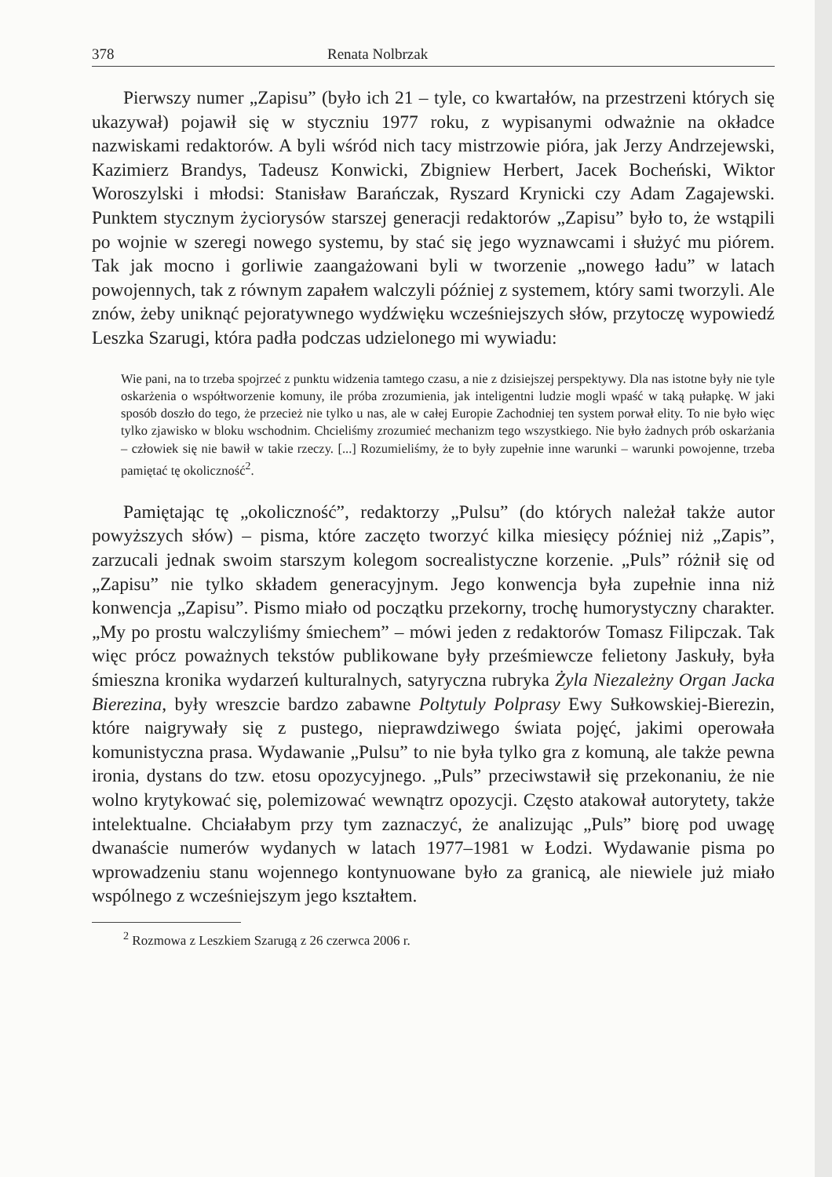378 Renata Nolbrzak
Pierwszy numer „Zapisu” (było ich 21 – tyle, co kwartałów, na przestrzeni których się ukazywał) pojawił się w styczniu 1977 roku, z wypisanymi odważnie na okładce nazwiskami redaktorów. A byli wśród nich tacy mistrzowie pióra, jak Jerzy Andrzejewski, Kazimierz Brandys, Tadeusz Konwicki, Zbigniew Herbert, Jacek Bocheński, Wiktor Woroszylski i młodsi: Stanisław Barańczak, Ryszard Krynicki czy Adam Zagajewski. Punktem stycznym życiorysów starszej generacji redaktorów „Zapisu” było to, że wstąpili po wojnie w szeregi nowego systemu, by stać się jego wyznawcami i służyć mu piórem. Tak jak mocno i gorliwie zaangażowani byli w tworzenie „nowego ładu” w latach powojennych, tak z równym zapałem walczyli później z systemem, który sami tworzyli. Ale znów, żeby uniknąć pejoratywnego wydźwięku wcześniejszych słów, przytoczę wypowiedź Leszka Szarugi, która padła podczas udzielonego mi wywiadu:
Wie pani, na to trzeba spojrzeć z punktu widzenia tamtego czasu, a nie z dzisiejszej perspektywy. Dla nas istotne były nie tyle oskarżenia o współtworzenie komuny, ile próba zrozumienia, jak inteligentni ludzie mogli wpaść w taką pułapkę. W jaki sposób doszło do tego, że przecież nie tylko u nas, ale w całej Europie Zachodniej ten system porwał elity. To nie było więc tylko zjawisko w bloku wschodnim. Chcieliśmy zrozumieć mechanizm tego wszystkiego. Nie było żadnych prób oskarżania – człowiek się nie bawił w takie rzeczy. [...] Rozumieliśmy, że to były zupełnie inne warunki – warunki powojenne, trzeba pamiętać tę okoliczność<sup>2</sup>.
Pamiętając tę „okoliczność”, redaktorzy „Pulsu” (do których należał także autor powyższych słów) – pisma, które zaczęto tworzyć kilka miesięcy później niż „Zapis”, zarzucali jednak swoim starszym kolegom socrealistyczne korzenie. „Puls” różnił się od „Zapisu” nie tylko składem generacyjnym. Jego konwencja była zupełnie inna niż konwencja „Zapisu”. Pismo miało od początku przekorny, trochę humorystyczny charakter. „My po prostu walczyliśmy śmiechem” – mówi jeden z redaktorów Tomasz Filipczak. Tak więc prócz poważnych tekstów publikowane były prześmiewcze felietony Jaskuły, była śmieszna kronika wydarzeń kulturalnych, satyryczna rubryka Żyla Niezależny Organ Jacka Bierezina, były wreszcie bardzo zabawne Poltytuly Polprasy Ewy Sułkowskiej-Bierezin, które naigrywały się z pustego, nieprawdziwego świata pojęć, jakimi operowała komunistyczna prasa. Wydawanie „Pulsu” to nie była tylko gra z komuną, ale także pewna ironia, dystans do tzw. etosu opozycyjnego. „Puls” przeciwstawił się przekonaniu, że nie wolno krytykować się, polemizować wewnątrz opozycji. Często atakował autorytety, także intelektualne. Chciałabym przy tym zaznaczyć, że analizując „Puls” biorę pod uwagę dwanaście numerów wydanych w latach 1977–1981 w Łodzi. Wydawanie pisma po wprowadzeniu stanu wojennego kontynuowane było za granicą, ale niewiele już miało wspólnego z wcześniejszym jego kształtem.
<sup>2</sup> Rozmowa z Leszkiem Szarugą z 26 czerwca 2006 r.